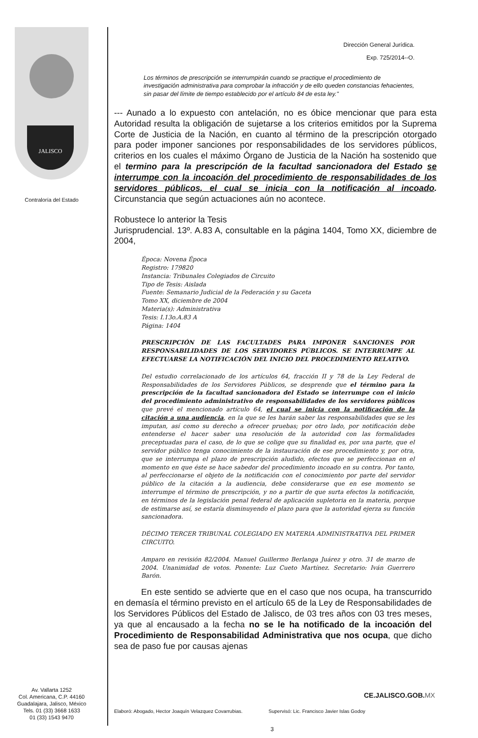JALISCO
Contraloría del Estado
Av. Vallarta 1252
Col. Americana, C.P. 44160
Guadalajara, Jalisco, México
Tels. 01 (33) 3668 1633
01 (33) 1543 9470
Dirección General Jurídica.
Exp. 725/2014--O.
Los términos de prescripción se interrumpirán cuando se practique el procedimiento de investigación administrativa para comprobar la infracción y de ello queden constancias fehacientes, sin pasar del límite de tiempo establecido por el artículo 84 de esta ley."
--- Aunado a lo expuesto con antelación, no es óbice mencionar que para esta Autoridad resulta la obligación de sujetarse a los criterios emitidos por la Suprema Corte de Justicia de la Nación, en cuanto al término de la prescripción otorgado para poder imponer sanciones por responsabilidades de los servidores públicos, criterios en los cuales el máximo Órgano de Justicia de la Nación ha sostenido que el termino para la prescripción de la facultad sancionadora del Estado se interrumpe con la incoación del procedimiento de responsabilidades de los servidores públicos, el cual se inicia con la notificación al incoado. Circunstancia que según actuaciones aún no acontece.
Robustece lo anterior la Tesis
Jurisprudencial. 13º. A.83 A, consultable en la página 1404, Tomo XX, diciembre de 2004,
Época: Novena Época
Registro: 179820
Instancia: Tribunales Colegiados de Circuito
Tipo de Tesis: Aislada
Fuente: Semanario Judicial de la Federación y su Gaceta
Tomo XX, diciembre de 2004
Materia(s): Administrativa
Tesis: I.13o.A.83 A
Página: 1404
PRESCRIPCIÓN DE LAS FACULTADES PARA IMPONER SANCIONES POR RESPONSABILIDADES DE LOS SERVIDORES PÚBLICOS. SE INTERRUMPE AL EFECTUARSE LA NOTIFICACIÓN DEL INICIO DEL PROCEDIMIENTO RELATIVO.
Del estudio correlacionado de los artículos 64, fracción II y 78 de la Ley Federal de Responsabilidades de los Servidores Públicos, se desprende que el término para la prescripción de la facultad sancionadora del Estado se interrumpe con el inicio del procedimiento administrativo de responsabilidades de los servidores públicos que prevé el mencionado artículo 64, el cual se inicia con la notificación de la citación a una audiencia, en la que se les harán saber las responsabilidades que se les imputan, así como su derecho a ofrecer pruebas; por otro lado, por notificación debe entenderse el hacer saber una resolución de la autoridad con las formalidades preceptuadas para el caso, de lo que se colige que su finalidad es, por una parte, que el servidor público tenga conocimiento de la instauración de ese procedimiento y, por otra, que se interrumpa el plazo de prescripción aludido, efectos que se perfeccionan en el momento en que éste se hace sabedor del procedimiento incoado en su contra. Por tanto, al perfeccionarse el objeto de la notificación con el conocimiento por parte del servidor público de la citación a la audiencia, debe considerarse que en ese momento se interrumpe el término de prescripción, y no a partir de que surta efectos la notificación, en términos de la legislación penal federal de aplicación supletoria en la materia, porque de estimarse así, se estaría disminuyendo el plazo para que la autoridad ejerza su función sancionadora.
DÉCIMO TERCER TRIBUNAL COLEGIADO EN MATERIA ADMINISTRATIVA DEL PRIMER CIRCUITO.
Amparo en revisión 82/2004. Manuel Guillermo Berlanga Juárez y otro. 31 de marzo de 2004. Unanimidad de votos. Ponente: Luz Cueto Martínez. Secretario: Iván Guerrero Barón.
En este sentido se advierte que en el caso que nos ocupa, ha transcurrido en demasía el término previsto en el artículo 65 de la Ley de Responsabilidades de los Servidores Públicos del Estado de Jalisco, de 03 tres años con 03 tres meses, ya que al encausado a la fecha no se le ha notificado de la incoación del Procedimiento de Responsabilidad Administrativa que nos ocupa, que dicho sea de paso fue por causas ajenas
CE.JALISCO.GOB.MX
Elaboró: Abogado, Hector Joaquín Velazquez Covarrubias. Supervisó: Lic. Francisco Javier Islas Godoy
3